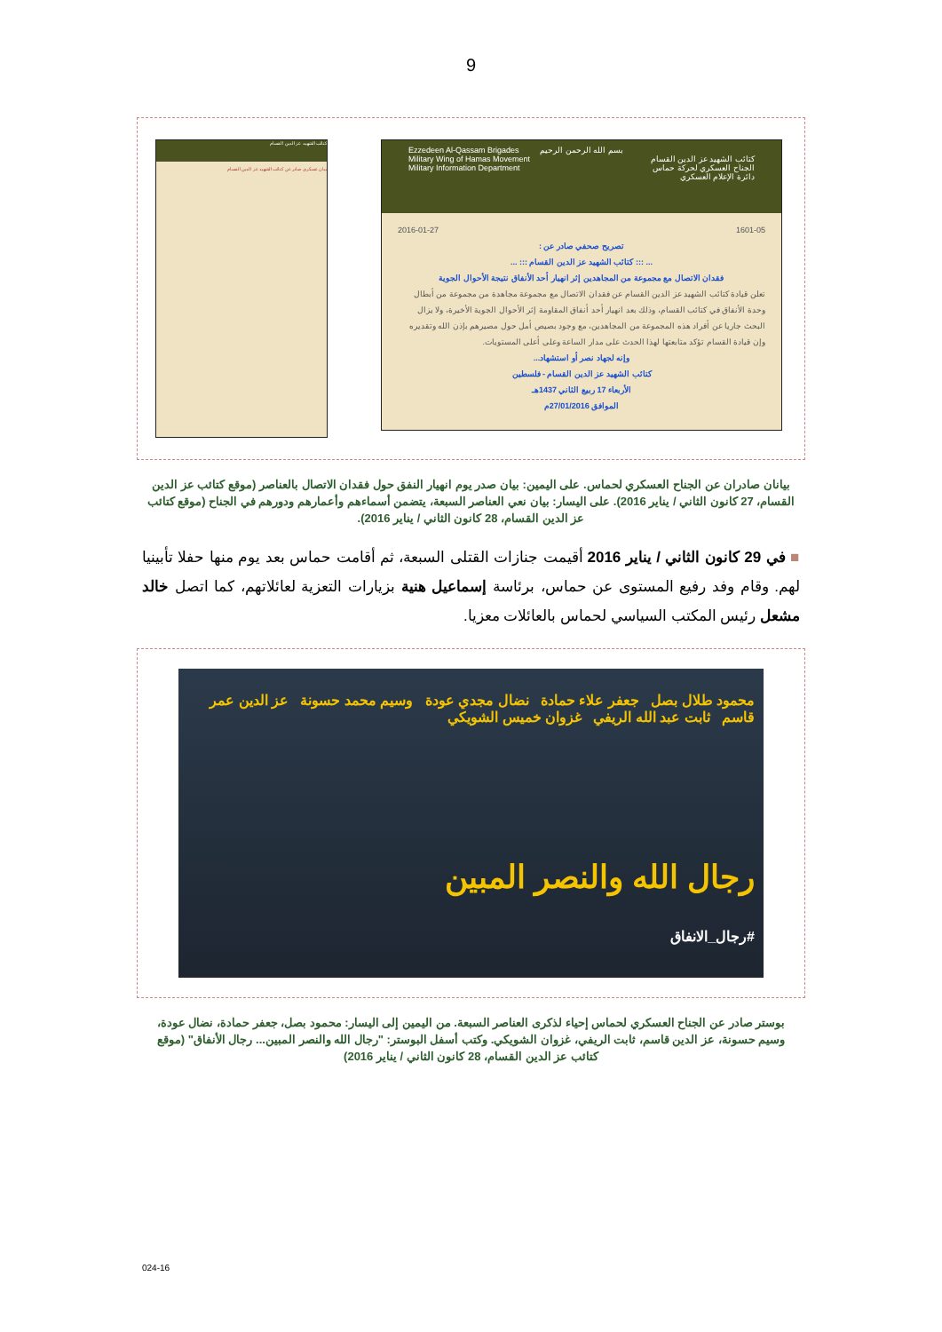9
كتائب الشهيد عز الدين القسام
بيان عسكري صادر عن كتائب الشهيد عز الدين القسام
بسم الله الرحمن الرحيم
كتائب الشهيد عز الدين القسام
الجناح العسكري لحركة حماس
دائرة الإعلام العسكري
Ezzedeen Al-Qassam Brigades
Military Wing of Hamas Movement
Military Information Department
1601-05 2016-01-27
تصريح صحفي صادر عن :
... ::: كتائب الشهيد عز الدين القسام ::: ...
فقدان الاتصال مع مجموعة من المجاهدين إثر انهيار أحد الأنفاق نتيجة الأحوال الجوية
تعلن قيادة كتائب الشهيد عز الدين القسام عن فقدان الاتصال مع مجموعة مجاهدة من مجموعة من أبطال وحدة الأنفاق في كتائب القسام، وذلك بعد انهيار أحد أنفاق المقاومة إثر الأحوال الجوية الأخيرة، ولا يزال البحث جاريا عن أفراد هذه المجموعة من المجاهدين، مع وجود بصيص أمل حول مصيرهم بإذن الله وتقديره
وإن قيادة القسام تؤكد متابعتها لهذا الحدث على مدار الساعة وعلى أعلى المستويات.
وإنه لجهاد نصر أو استشهاد...
كتائب الشهيد عز الدين القسام - فلسطين
الأربعاء 17 ربيع الثاني 1437هـ
الموافق 27/01/2016م
بيانان صادران عن الجناح العسكري لحماس. على اليمين: بيان صدر يوم انهيار النفق حول فقدان الاتصال بالعناصر (موقع كتائب عز الدين القسام، 27 كانون الثاني / يناير 2016). على اليسار: بيان نعي العناصر السبعة، يتضمن أسماءهم وأعمارهم ودورهم في الجناح (موقع كتائب عز الدين القسام، 28 كانون الثاني / يناير 2016).
■ في 29 كانون الثاني / يناير 2016 أقيمت جنازات القتلى السبعة، ثم أقامت حماس بعد يوم منها حفلا تأبينيا لهم. وقام وفد رفيع المستوى عن حماس، برئاسة إسماعيل هنية بزيارات التعزية لعائلاتهم، كما اتصل خالد مشعل رئيس المكتب السياسي لحماس بالعائلات معزيا.
محمود طلال بصل جعفر علاء حمادة نضال مجدي عودة وسيم محمد حسونة عز الدين عمر قاسم ثابت عبد الله الريفي غزوان خميس الشويكي
رجال الله والنصر المبين
#رجال_الانفاق
بوستر صادر عن الجناح العسكري لحماس إحياء لذكرى العناصر السبعة. من اليمين إلى اليسار: محمود بصل، جعفر حمادة، نضال عودة، وسيم حسونة، عز الدين قاسم، ثابت الريفي، غزوان الشويكي. وكتب أسفل البوستر: "رجال الله والنصر المبين... رجال الأنفاق" (موقع كتائب عز الدين القسام، 28 كانون الثاني / يناير 2016)
024-16